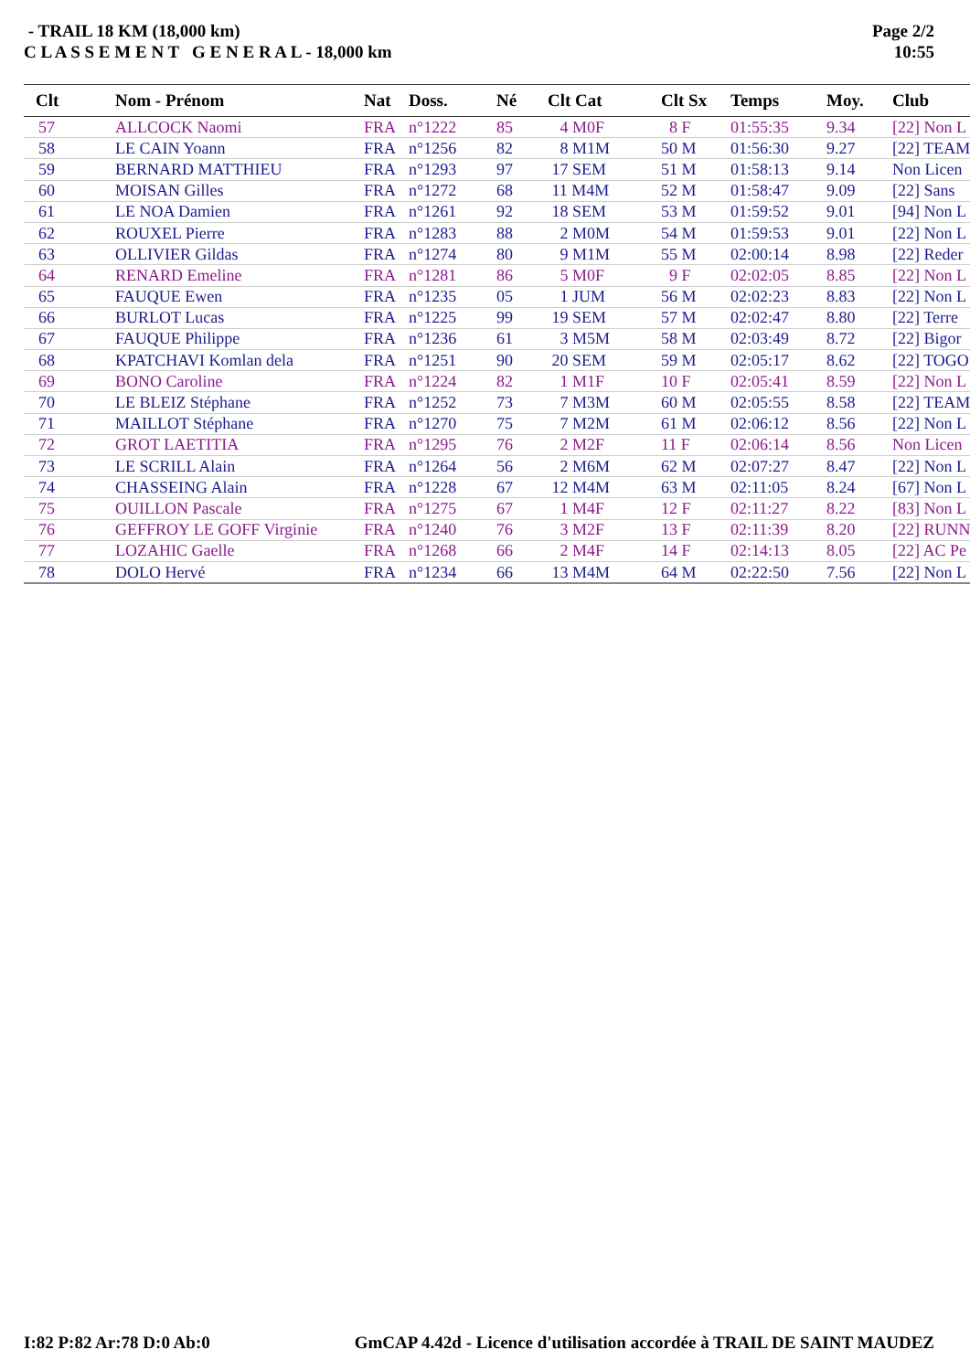- TRAIL 18 KM (18,000 km)
C L A S S E M E N T G E N E R A L - 18,000 km
Page 2/2
10:55
| Clt | Nom - Prénom | Nat | Doss. | Né | Clt Cat | Clt Sx | Temps | Moy. | Club |
| --- | --- | --- | --- | --- | --- | --- | --- | --- | --- |
| 57 | ALLCOCK Naomi | FRA | n°1222 | 85 | 4 M0F | 8 F | 01:55:35 | 9.34 | [22] Non L |
| 58 | LE CAIN Yoann | FRA | n°1256 | 82 | 8 M1M | 50 M | 01:56:30 | 9.27 | [22] TEAM |
| 59 | BERNARD MATTHIEU | FRA | n°1293 | 97 | 17 SEM | 51 M | 01:58:13 | 9.14 | Non Licen |
| 60 | MOISAN Gilles | FRA | n°1272 | 68 | 11 M4M | 52 M | 01:58:47 | 9.09 | [22] Sans |
| 61 | LE NOA Damien | FRA | n°1261 | 92 | 18 SEM | 53 M | 01:59:52 | 9.01 | [94] Non L |
| 62 | ROUXEL Pierre | FRA | n°1283 | 88 | 2 M0M | 54 M | 01:59:53 | 9.01 | [22] Non L |
| 63 | OLLIVIER Gildas | FRA | n°1274 | 80 | 9 M1M | 55 M | 02:00:14 | 8.98 | [22] Reder |
| 64 | RENARD Emeline | FRA | n°1281 | 86 | 5 M0F | 9 F | 02:02:05 | 8.85 | [22] Non L |
| 65 | FAUQUE Ewen | FRA | n°1235 | 05 | 1 JUM | 56 M | 02:02:23 | 8.83 | [22] Non L |
| 66 | BURLOT Lucas | FRA | n°1225 | 99 | 19 SEM | 57 M | 02:02:47 | 8.80 | [22] Terre |
| 67 | FAUQUE Philippe | FRA | n°1236 | 61 | 3 M5M | 58 M | 02:03:49 | 8.72 | [22] Bigor |
| 68 | KPATCHAVI Komlan dela | FRA | n°1251 | 90 | 20 SEM | 59 M | 02:05:17 | 8.62 | [22] TOGO |
| 69 | BONO Caroline | FRA | n°1224 | 82 | 1 M1F | 10 F | 02:05:41 | 8.59 | [22] Non L |
| 70 | LE BLEIZ Stéphane | FRA | n°1252 | 73 | 7 M3M | 60 M | 02:05:55 | 8.58 | [22] TEAM |
| 71 | MAILLOT Stéphane | FRA | n°1270 | 75 | 7 M2M | 61 M | 02:06:12 | 8.56 | [22] Non L |
| 72 | GROT LAETITIA | FRA | n°1295 | 76 | 2 M2F | 11 F | 02:06:14 | 8.56 | Non Licen |
| 73 | LE SCRILL Alain | FRA | n°1264 | 56 | 2 M6M | 62 M | 02:07:27 | 8.47 | [22] Non L |
| 74 | CHASSEING Alain | FRA | n°1228 | 67 | 12 M4M | 63 M | 02:11:05 | 8.24 | [67] Non L |
| 75 | OUILLON Pascale | FRA | n°1275 | 67 | 1 M4F | 12 F | 02:11:27 | 8.22 | [83] Non L |
| 76 | GEFFROY LE GOFF Virginie | FRA | n°1240 | 76 | 3 M2F | 13 F | 02:11:39 | 8.20 | [22] RUNN |
| 77 | LOZAHIC Gaelle | FRA | n°1268 | 66 | 2 M4F | 14 F | 02:14:13 | 8.05 | [22] AC Pe |
| 78 | DOLO Hervé | FRA | n°1234 | 66 | 13 M4M | 64 M | 02:22:50 | 7.56 | [22] Non L |
I:82 P:82 Ar:78 D:0 Ab:0 GmCAP 4.42d - Licence d'utilisation accordée à TRAIL DE SAINT MAUDEZ